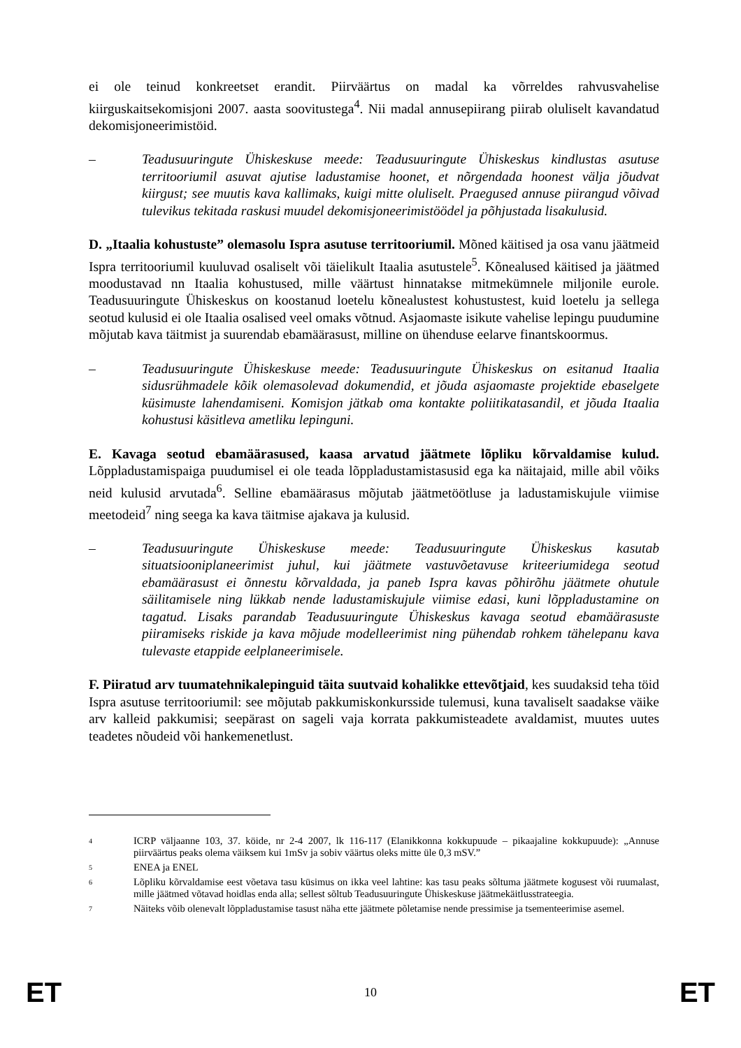ei ole teinud konkreetset erandit. Piirväärtus on madal ka võrreldes rahvusvahelise kiirguskaitsekomisjoni 2007. aasta soovitustega<sup>4</sup>. Nii madal annusepiirang piirab oluliselt kavandatud dekomisjoneerimistöid.
– Teadusuuringute Ühiskeskuse meede: Teadusuuringute Ühiskeskus kindlustas asutuse territooriumil asuvat ajutise ladustamise hoonet, et nõrgendada hoonest välja jõudvat kiirgust; see muutis kava kallimaks, kuigi mitte oluliselt. Praegused annuse piirangud võivad tulevikus tekitada raskusi muudel dekomisjoneerimistöödel ja põhjustada lisakulusid.
D. „Itaalia kohustuste” olemasolu Ispra asutuse territooriumil. Mõned käitised ja osa vanu jäätmeid Ispra territooriumil kuuluvad osaliselt või täielikult Itaalia asutustele<sup>5</sup>. Kõnealused käitised ja jäätmed moodustavad nn Itaalia kohustused, mille väärtust hinnatakse mitmekümnele miljonile eurole. Teadusuuringute Ühiskeskus on koostanud loetelu kõnealustest kohustustest, kuid loetelu ja sellega seotud kulusid ei ole Itaalia osalised veel omaks võtnud. Asjaomaste isikute vahelise lepingu puudumine mõjutab kava täitmist ja suurendab ebamäärasust, milline on ühenduse eelarve finantskoormus.
– Teadusuuringute Ühiskeskuse meede: Teadusuuringute Ühiskeskus on esitanud Itaalia sidusrühmadele kõik olemasolevad dokumendid, et jõuda asjaomaste projektide ebaselgete küsimuste lahendamiseni. Komisjon jätkab oma kontakte poliitikatasandil, et jõuda Itaalia kohustusi käsitleva ametliku lepinguni.
E. Kavaga seotud ebamäärasused, kaasa arvatud jäätmete lõpliku kõrvaldamise kulud. Lõppladustamispaiga puudumisel ei ole teada lõppladustamistasusid ega ka näitajaid, mille abil võiks neid kulusid arvutada<sup>6</sup>. Selline ebamäärasus mõjutab jäätmetöötluse ja ladustamiskujule viimise meetodeid<sup>7</sup> ning seega ka kava täitmise ajakava ja kulusid.
– Teadusuuringute Ühiskeskuse meede: Teadusuuringute Ühiskeskus kasutab situatsiooniplaneerimist juhul, kui jäätmete vastuvõetavuse kriteeriumidega seotud ebamäärasust ei õnnestu kõrvaldada, ja paneb Ispra kavas põhirõhu jäätmete ohutule säilitamisele ning lükkab nende ladustamiskujule viimise edasi, kuni lõppladustamine on tagatud. Lisaks parandab Teadusuuringute Ühiskeskus kavaga seotud ebamäärasuste piiramiseks riskide ja kava mõjude modelleerimist ning pühendab rohkem tähelepanu kava tulevaste etappide eelplaneerimisele.
F. Piiratud arv tuumatehnikalepinguid täita suutvaid kohalikke ettevõtjaid, kes suudaksid teha töid Ispra asutuse territooriumil: see mõjutab pakkumiskonkursside tulemusi, kuna tavaliselt saadakse väike arv kalleid pakkumisi; seepärast on sageli vaja korrata pakkumisteadete avaldamist, muutes uutes teadetes nõudeid või hankemenetlust.
4
ICRP väljaanne 103, 37. köide, nr 2-4 2007, lk 116-117 (Elanikkonna kokkupuude – pikaajaline kokkupuude): „Annuse piirväärtus peaks olema väiksem kui 1mSv ja sobiv väärtus oleks mitte üle 0,3 mSV.”
5
ENEA ja ENEL
6
Lõpliku kõrvaldamise eest võetava tasu küsimus on ikka veel lahtine: kas tasu peaks sõltuma jäätmete kogusest või ruumalast, mille jäätmed võtavad hoidlas enda alla; sellest sõltub Teadusuuringute Ühiskeskuse jäätmekäitlusstrateegia.
7
Näiteks võib olenevalt lõppladustamise tasust näha ette jäätmete põletamise nende pressimise ja tsementeerimise asemel.
ET 10 ET